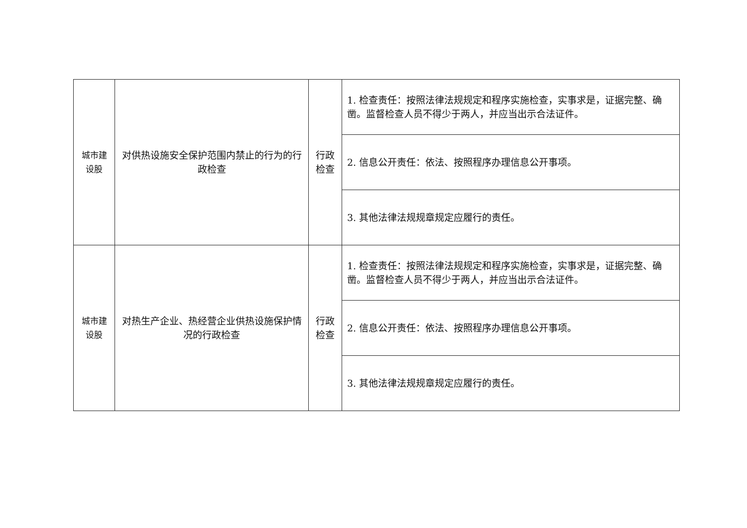| 城市建 设股 | 对供热设施安全保护范围内禁止的行为的行政检查 | 行政 检查 | 1. 检查责任：按照法律法规规定和程序实施检查，实事求是，证据完整、确凿。监督检查人员不得少于两人，并应当出示合法证件。 |
| | | | 2. 信息公开责任：依法、按照程序办理信息公开事项。 |
| | | | 3. 其他法律法规规章规定应履行的责任。 |
| 城市建 设股 | 对热生产企业、热经营企业供热设施保护情况的行政检查 | 行政 检查 | 1. 检查责任：按照法律法规规定和程序实施检查，实事求是，证据完整、确凿。监督检查人员不得少于两人，并应当出示合法证件。 |
| | | | 2. 信息公开责任：依法、按照程序办理信息公开事项。 |
| | | | 3. 其他法律法规规章规定应履行的责任。 |